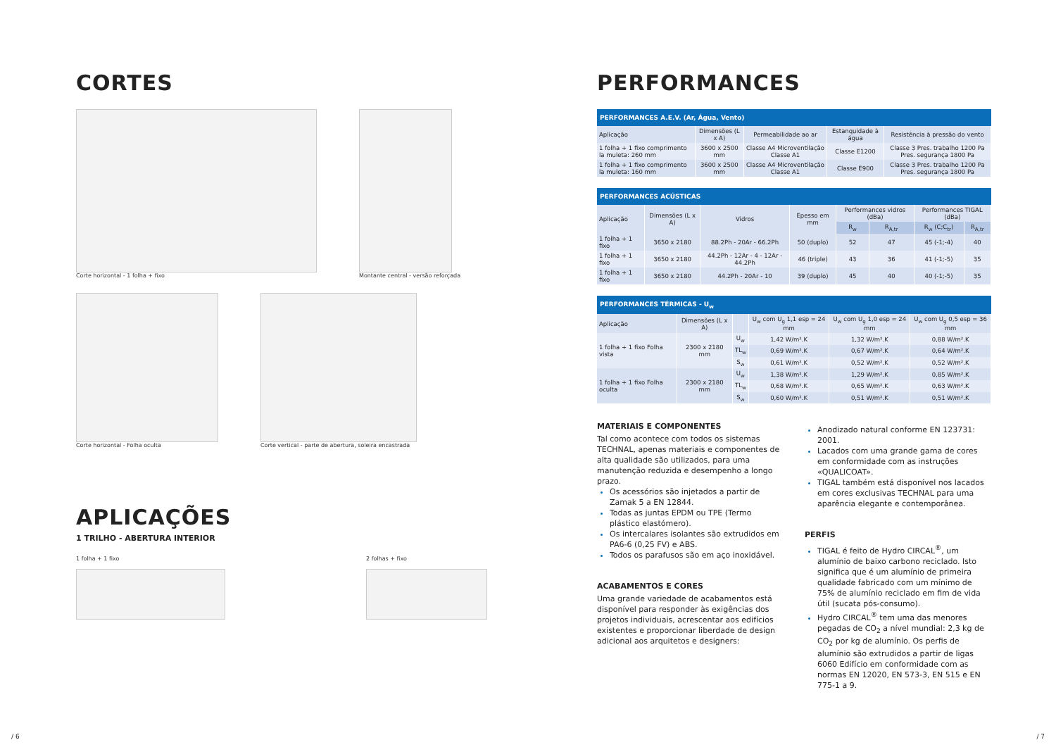CORTES
Corte horizontal - 1 folha + fixo
Montante central - versão reforçada
Corte horizontal - Folha oculta
Corte vertical - parte de abertura, soleira encastrada
APLICAÇÕES
1 TRILHO - ABERTURA INTERIOR
1 folha + 1 fixo 2 folhas + fixo
PERFORMANCES
| PERFORMANCES A.E.V. (Ar, Água, Vento) | | | | |
| --- | --- | --- | --- | --- |
| Aplicação | Dimensões (L x A) | Permeabilidade ao ar | Estanquidade à água | Resistência à pressão do vento |
| 1 folha + 1 fixo comprimento la muleta: 260 mm | 3600 x 2500 mm | Classe A4 Microventilação Classe A1 | Classe E1200 | Classe 3 Pres. trabalho 1200 Pa Pres. segurança 1800 Pa |
| 1 folha + 1 fixo comprimento la muleta: 160 mm | 3600 x 2500 mm | Classe A4 Microventilação Classe A1 | Classe E900 | Classe 3 Pres. trabalho 1200 Pa Pres. segurança 1800 Pa |
| PERFORMANCES ACÚSTICAS | | | | | | | |
| --- | --- | --- | --- | --- | --- | --- | --- |
| Aplicação | Dimensões (L x A) | Vidros | Epesso em mm | Performances vidros (dBa) | | Performances TIGAL (dBa) | |
| | | | | R<sub>w</sub> | R<sub>A,tr</sub> | R<sub>w</sub> (C;C<sub>tr</sub>) | R<sub>A,tr</sub> |
| 1 folha + 1 fixo | 3650 x 2180 | 88.2Ph - 20Ar - 66.2Ph | 50 (duplo) | 52 | 47 | 45 (-1;-4) | 40 |
| 1 folha + 1 fixo | 3650 x 2180 | 44.2Ph - 12Ar - 4 - 12Ar - 44.2Ph | 46 (triple) | 43 | 36 | 41 (-1;-5) | 35 |
| 1 folha + 1 fixo | 3650 x 2180 | 44.2Ph - 20Ar - 10 | 39 (duplo) | 45 | 40 | 40 (-1;-5) | 35 |
| PERFORMANCES TÉRMICAS - U<sub>w</sub> | | | | | |
| --- | --- | --- | --- | --- | --- |
| Aplicação | Dimensões (L x A) | | U<sub>w</sub> com U<sub>g</sub> 1,1 esp = 24 mm | U<sub>w</sub> com U<sub>g</sub> 1,0 esp = 24 mm | U<sub>w</sub> com U<sub>g</sub> 0,5 esp = 36 mm |
| 1 folha + 1 fixo Folha vista | 2300 x 2180 mm | U<sub>w</sub> | 1,42 W/m².K | 1,32 W/m².K | 0,88 W/m².K |
| | | TL<sub>w</sub> | 0,69 W/m².K | 0,67 W/m².K | 0,64 W/m².K |
| | | S<sub>w</sub> | 0,61 W/m².K | 0,52 W/m².K | 0,52 W/m².K |
| 1 folha + 1 fixo Folha oculta | 2300 x 2180 mm | U<sub>w</sub> | 1,38 W/m².K | 1,29 W/m².K | 0,85 W/m².K |
| | | TL<sub>w</sub> | 0,68 W/m².K | 0,65 W/m².K | 0,63 W/m².K |
| | | S<sub>w</sub> | 0,60 W/m².K | 0,51 W/m².K | 0,51 W/m².K |
MATERIAIS E COMPONENTES
Tal como acontece com todos os sistemas TECHNAL, apenas materiais e componentes de alta qualidade são utilizados, para uma manutenção reduzida e desempenho a longo prazo.
Os acessórios são injetados a partir de Zamak 5 a EN 12844.
Todas as juntas EPDM ou TPE (Termo plástico elastómero).
Os intercalares isolantes são extrudidos em PA6-6 (0,25 FV) e ABS.
Todos os parafusos são em aço inoxidável.
ACABAMENTOS E CORES
Uma grande variedade de acabamentos está disponível para responder às exigências dos projetos individuais, acrescentar aos edifícios existentes e proporcionar liberdade de design adicional aos arquitetos e designers:
Anodizado natural conforme EN 123731: 2001.
Lacados com uma grande gama de cores em conformidade com as instruções «QUALICOAT».
TIGAL também está disponível nos lacados em cores exclusivas TECHNAL para uma aparência elegante e contemporânea.
PERFIS
TIGAL é feito de Hydro CIRCAL<sup>®</sup>, um alumínio de baixo carbono reciclado. Isto significa que é um alumínio de primeira qualidade fabricado com um mínimo de 75% de alumínio reciclado em fim de vida útil (sucata pós-consumo).
Hydro CIRCAL<sup>®</sup> tem uma das menores pegadas de CO<sub>2</sub> a nível mundial: 2,3 kg de CO<sub>2</sub> por kg de alumínio. Os perfis de alumínio são extrudidos a partir de ligas 6060 Edifício em conformidade com as normas EN 12020, EN 573-3, EN 515 e EN 775-1 a 9.
/ 6 / 7